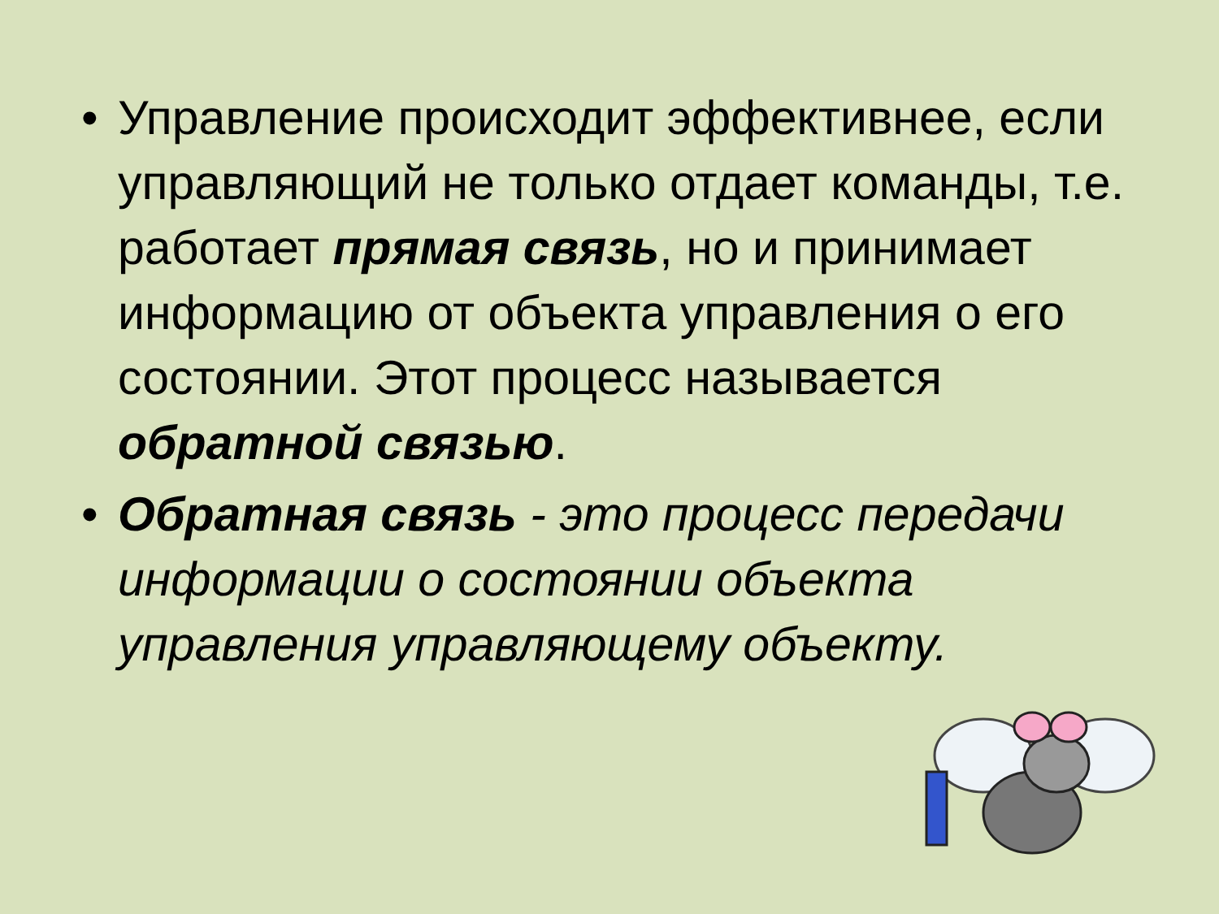• Управление происходит эффективнее, если управляющий не только отдает команды, т.е. работает прямая связь, но и принимает информацию от объекта управления о его состоянии. Этот процесс называется обратной связью.
• Обратная связь - это процесс передачи информации о состоянии объекта управления управляющему объекту.